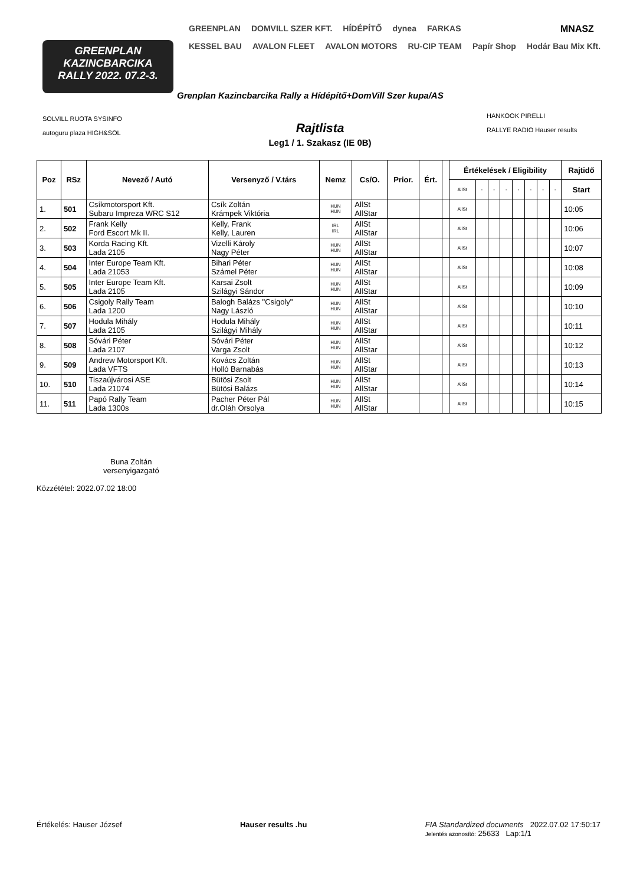GREENPLAN
KAZINCBARCIKA
RALLY 2022. 07.2-3.
GREENPLAN DOMVILL SZER KFT. HÍDÉPÍTŐ dynea FARKAS
KESSEL BAU AVALON FLEET AVALON MOTORS RU-CIP TEAM Papír Shop Hodár Bau Mix Kft.
MNASZ
SOLVILL RUOTA SYSINFO
autoguru plaza HIGH&SOL
HANKOOK PIRELLI
RALLYE RADIO Hauser results
Grenplan Kazincbarcika Rally a Hídépítő+DomVill Szer kupa/AS
Rajtlista
Leg1 / 1. Szakasz (IE 0B)
| Poz | RSz | Nevező / Autó | Versenyző / V.társ | Nemz | Cs/O. | Prior. | Ért. | | Értékelések / Eligibility | | | | | | | | Rajtidő |
| --- | --- | --- | --- | --- | --- | --- | --- | --- | --- | --- | --- | --- | --- | --- | --- | --- | --- |
| | | | | | | | | | AllSt | - | - | - | - | - | - | - | Start |
| 1. | 501 | Csíkmotorsport Kft. Subaru Impreza WRC S12 | Csík Zoltán Krámpek Viktória | HUN HUN | AllSt AllStar | | | | AllSt | | | | | | | | 10:05 |
| 2. | 502 | Frank Kelly Ford Escort Mk II. | Kelly, Frank Kelly, Lauren | IRL IRL | AllSt AllStar | | | | AllSt | | | | | | | | 10:06 |
| 3. | 503 | Korda Racing Kft. Lada 2105 | Vizelli Károly Nagy Péter | HUN HUN | AllSt AllStar | | | | AllSt | | | | | | | | 10:07 |
| 4. | 504 | Inter Europe Team Kft. Lada 21053 | Bihari Péter Számel Péter | HUN HUN | AllSt AllStar | | | | AllSt | | | | | | | | 10:08 |
| 5. | 505 | Inter Europe Team Kft. Lada 2105 | Karsai Zsolt Szilágyi Sándor | HUN HUN | AllSt AllStar | | | | AllSt | | | | | | | | 10:09 |
| 6. | 506 | Csigoly Rally Team Lada 1200 | Balogh Balázs "Csigoly" Nagy László | HUN HUN | AllSt AllStar | | | | AllSt | | | | | | | | 10:10 |
| 7. | 507 | Hodula Mihály Lada 2105 | Hodula Mihály Szilágyi Mihály | HUN HUN | AllSt AllStar | | | | AllSt | | | | | | | | 10:11 |
| 8. | 508 | Sóvári Péter Lada 2107 | Sóvári Péter Varga Zsolt | HUN HUN | AllSt AllStar | | | | AllSt | | | | | | | | 10:12 |
| 9. | 509 | Andrew Motorsport Kft. Lada VFTS | Kovács Zoltán Holló Barnabás | HUN HUN | AllSt AllStar | | | | AllSt | | | | | | | | 10:13 |
| 10. | 510 | Tiszaújvárosi ASE Lada 21074 | Bütösi Zsolt Bütösi Balázs | HUN HUN | AllSt AllStar | | | | AllSt | | | | | | | | 10:14 |
| 11. | 511 | Papó Rally Team Lada 1300s | Pacher Péter Pál dr.Oláh Orsolya | HUN HUN | AllSt AllStar | | | | AllSt | | | | | | | | 10:15 |
Buna Zoltán
versenyigazgató
Közzététel: 2022.07.02 18:00
Értékelés: Hauser József Hauser results .hu FIA Standardized documents 2022.07.02 17:50:17
Jelentés azonosító: 25633 Lap:1/1